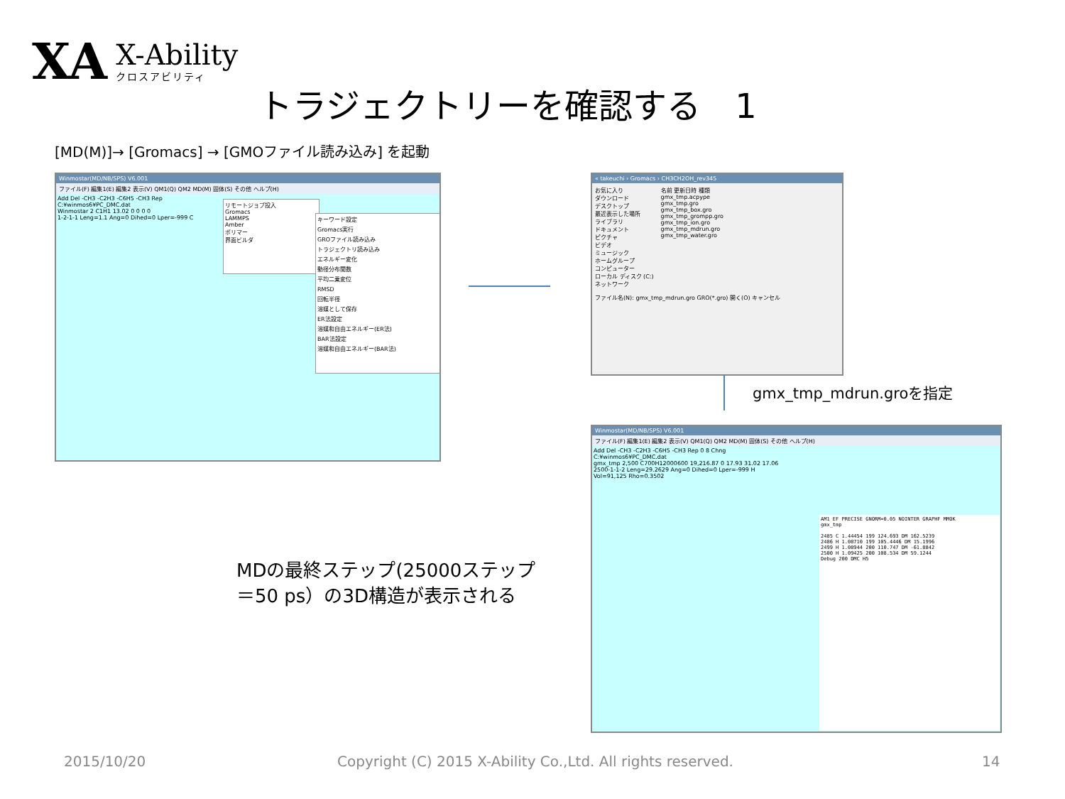XA
X-Ability
クロスアビリティ
トラジェクトリーを確認する　1
[MD(M)]→ [Gromacs] → [GMOファイル読み込み] を起動
Winmostar(MD/NB/SPS) V6.001
ファイル(F) 編集1(E) 編集2 表示(V) QM1(Q) QM2 MD(M) 固体(S) その他 ヘルプ(H)
Add Del -CH3 -C2H3 -C6H5 -CH3 Rep
C:¥winmos6¥PC_DMC.dat
Winmostar 2 C1H1 13.02 0 0 0 0
1-2-1-1 Leng=1.1 Ang=0 Dihed=0 Lper=-999 C
リモートジョブ投入
Gromacs
LAMMPS
Amber
ポリマー
界面ビルダ
キーワード設定
Gromacs実行
GROファイル読み込み
トラジェクトリ読み込み
エネルギー変化
動径分布関数
平均二乗変位
RMSD
回転半径
溶媒として保存
ER法設定
溶媒和自由エネルギー(ER法)
BAR法設定
溶媒和自由エネルギー(BAR法)
« takeuchi › Gromacs › CH3CH2OH_rev345
お気に入り
ダウンロード
デスクトップ
最近表示した場所
ライブラリ
ドキュメント
ピクチャ
ビデオ
ミュージック
ホームグループ
コンピューター
ローカル ディスク (C:)
ネットワーク
名前 更新日時 種類
gmx_tmp.acpype
gmx_tmp.gro
gmx_tmp_box.gro
gmx_tmp_grompp.gro
gmx_tmp_ion.gro
gmx_tmp_mdrun.gro
gmx_tmp_water.gro
ファイル名(N): gmx_tmp_mdrun.gro GRO(*.gro) 開く(O) キャンセル
gmx_tmp_mdrun.groを指定
MDの最終ステップ(25000ステップ
＝50 ps）の3D構造が表示される
Winmostar(MD/NB/SPS) V6.001
ファイル(F) 編集1(E) 編集2 表示(V) QM1(Q) QM2 MD(M) 固体(S) その他 ヘルプ(H)
Add Del -CH3 -C2H3 -C6H5 -CH3 Rep 0 8 Chng
C:¥winmos6¥PC_DMC.dat
gmx_tmp 2,500 C700H12000600 19,216.87 0 17.93 31.02 17.06
2500-1-1-2 Leng=29.2629 Ang=0 Dihed=0 Lper=-999 H
Vol=91,125 Rho=0.3502
AM1 EF PRECISE GNORM=0.05 NOINTER GRAPHF MMOK
gmx_tmp
2485 C 1.44454 199 124.693 DM 162.5239
2486 H 1.08710 199 105.4446 DM 15.1996
2499 H 1.08944 200 110.747 DM -61.8842
2500 H 1.09425 200 108.534 DM 59.1244
Debug 200 DMC H5
2015/10/20
Copyright (C) 2015 X-Ability Co.,Ltd. All rights reserved.
14